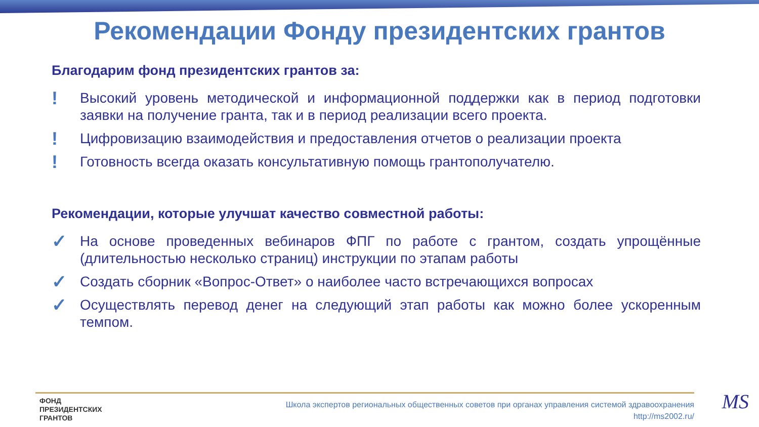Рекомендации Фонду президентских грантов
Благодарим фонд президентских грантов за:
!
Высокий уровень методической и информационной поддержки как в период подготовки заявки на получение гранта, так и в период реализации всего проекта.
!
Цифровизацию взаимодействия и предоставления отчетов о реализации проекта
!
Готовность всегда оказать консультативную помощь грантополучателю.
Рекомендации, которые улучшат качество совместной работы:
✓
На основе проведенных вебинаров ФПГ по работе с грантом, создать упрощённые (длительностью несколько страниц) инструкции по этапам работы
✓
Создать сборник «Вопрос-Ответ» о наиболее часто встречающихся вопросах
✓
Осуществлять перевод денег на следующий этап работы как можно более ускоренным темпом.
ФОНД
ПРЕЗИДЕНТСКИХ
ГРАНТОВ
Школа экспертов региональных общественных советов при органах управления системой здравоохранения
http://ms2002.ru/
MS